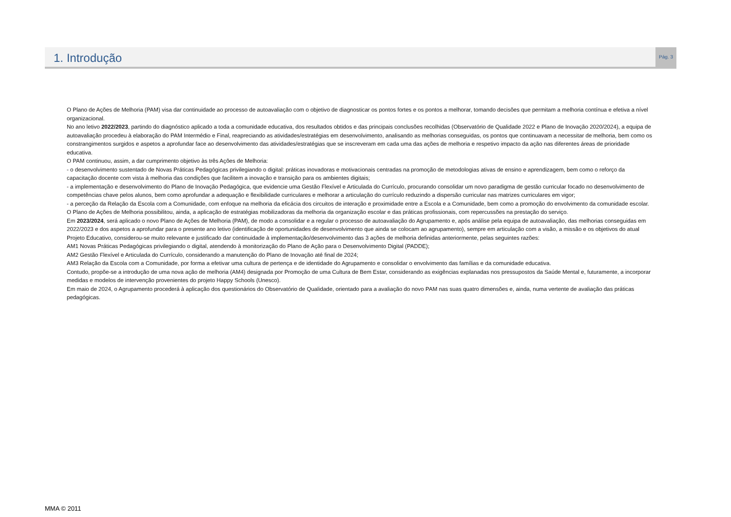1. Introdução
Pág. 3
O Plano de Ações de Melhoria (PAM) visa dar continuidade ao processo de autoavaliação com o objetivo de diagnosticar os pontos fortes e os pontos a melhorar, tomando decisões que permitam a melhoria contínua e efetiva a nível organizacional.
No ano letivo 2022/2023, partindo do diagnóstico aplicado a toda a comunidade educativa, dos resultados obtidos e das principais conclusões recolhidas (Observatório de Qualidade 2022 e Plano de Inovação 2020/2024), a equipa de autoavaliação procedeu à elaboração do PAM Intermédio e Final, reapreciando as atividades/estratégias em desenvolvimento, analisando as melhorias conseguidas, os pontos que continuavam a necessitar de melhoria, bem como os constrangimentos surgidos e aspetos a aprofundar face ao desenvolvimento das atividades/estratégias que se inscreveram em cada uma das ações de melhoria e respetivo impacto da ação nas diferentes áreas de prioridade educativa.
O PAM continuou, assim, a dar cumprimento objetivo às três Ações de Melhoria:
- o desenvolvimento sustentado de Novas Práticas Pedagógicas privilegiando o digital: práticas inovadoras e motivacionais centradas na promoção de metodologias ativas de ensino e aprendizagem, bem como o reforço da capacitação docente com vista à melhoria das condições que facilitem a inovação e transição para os ambientes digitais;
- a implementação e desenvolvimento do Plano de Inovação Pedagógica, que evidencie uma Gestão Flexível e Articulada do Currículo, procurando consolidar um novo paradigma de gestão curricular focado no desenvolvimento de competências chave pelos alunos, bem como aprofundar a adequação e flexibilidade curriculares e melhorar a articulação do currículo reduzindo a dispersão curricular nas matrizes curriculares em vigor;
- a perceção da Relação da Escola com a Comunidade, com enfoque na melhoria da eficácia dos circuitos de interação e proximidade entre a Escola e a Comunidade, bem como a promoção do envolvimento da comunidade escolar.
O Plano de Ações de Melhoria possibilitou, ainda, a aplicação de estratégias mobilizadoras da melhoria da organização escolar e das práticas profissionais, com repercussões na prestação do serviço.
Em 2023/2024, será aplicado o novo Plano de Ações de Melhoria (PAM), de modo a consolidar e a regular o processo de autoavaliação do Agrupamento e, após análise pela equipa de autoavaliação, das melhorias conseguidas em 2022/2023 e dos aspetos a aprofundar para o presente ano letivo (identificação de oportunidades de desenvolvimento que ainda se colocam ao agrupamento), sempre em articulação com a visão, a missão e os objetivos do atual Projeto Educativo, considerou-se muito relevante e justificado dar continuidade à implementação/desenvolvimento das 3 ações de melhoria definidas anteriormente, pelas seguintes razões:
AM1 Novas Práticas Pedagógicas privilegiando o digital, atendendo à monitorização do Plano de Ação para o Desenvolvimento Digital (PADDE);
AM2 Gestão Flexível e Articulada do Currículo, considerando a manutenção do Plano de Inovação até final de 2024;
AM3 Relação da Escola com a Comunidade, por forma a efetivar uma cultura de pertença e de identidade do Agrupamento e consolidar o envolvimento das famílias e da comunidade educativa.
Contudo, propõe-se a introdução de uma nova ação de melhoria (AM4) designada por Promoção de uma Cultura de Bem Estar, considerando as exigências explanadas nos pressupostos da Saúde Mental e, futuramente, a incorporar medidas e modelos de intervenção provenientes do projeto Happy Schools (Unesco).
Em maio de 2024, o Agrupamento procederá à aplicação dos questionários do Observatório de Qualidade, orientado para a avaliação do novo PAM nas suas quatro dimensões e, ainda, numa vertente de avaliação das práticas pedagógicas.
MMA © 2011